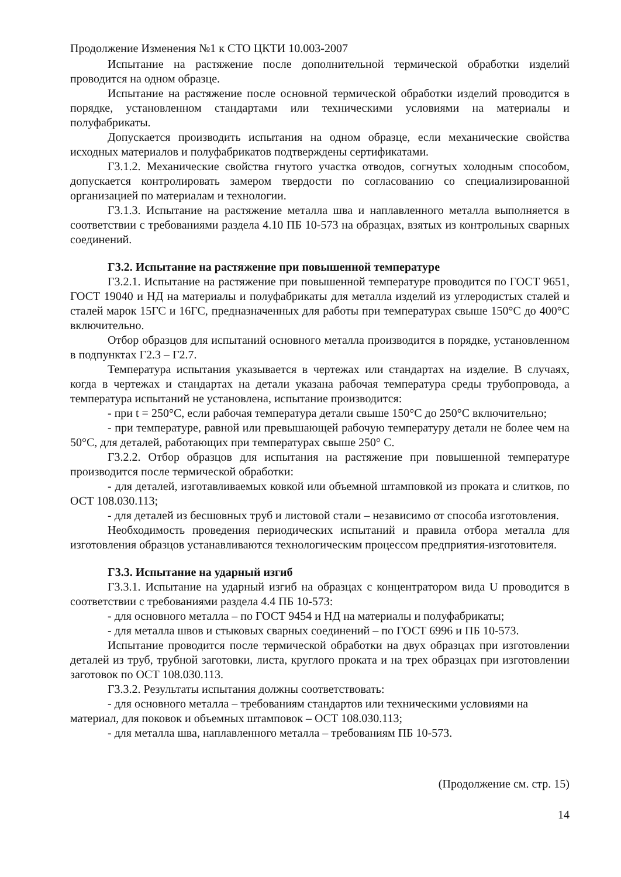Продолжение Изменения №1 к СТО ЦКТИ 10.003-2007
Испытание на растяжение после дополнительной термической обработки изделий проводится на одном образце.
Испытание на растяжение после основной термической обработки изделий проводится в порядке, установленном стандартами или техническими условиями на материалы и полуфабрикаты.
Допускается производить испытания на одном образце, если механические свойства исходных материалов и полуфабрикатов подтверждены сертификатами.
Г3.1.2. Механические свойства гнутого участка отводов, согнутых холодным способом, допускается контролировать замером твердости по согласованию со специализированной организацией по материалам и технологии.
Г3.1.3. Испытание на растяжение металла шва и наплавленного металла выполняется в соответствии с требованиями раздела 4.10 ПБ 10-573 на образцах, взятых из контрольных сварных соединений.
Г3.2. Испытание на растяжение при повышенной температуре
Г3.2.1. Испытание на растяжение при повышенной температуре проводится по ГОСТ 9651, ГОСТ 19040 и НД на материалы и полуфабрикаты для металла изделий из углеродистых сталей и сталей марок 15ГС и 16ГС, предназначенных для работы при температурах свыше 150°С до 400°С включительно.
Отбор образцов для испытаний основного металла производится в порядке, установленном в подпунктах Г2.3 – Г2.7.
Температура испытания указывается в чертежах или стандартах на изделие. В случаях, когда в чертежах и стандартах на детали указана рабочая температура среды трубопровода, а температура испытаний не установлена, испытание производится:
- при t = 250°С, если рабочая температура детали свыше 150°С до 250°С включительно;
- при температуре, равной или превышающей рабочую температуру детали не более чем на 50°С, для деталей, работающих при температурах свыше 250° С.
Г3.2.2. Отбор образцов для испытания на растяжение при повышенной температуре производится после термической обработки:
- для деталей, изготавливаемых ковкой или объемной штамповкой из проката и слитков, по ОСТ 108.030.113;
- для деталей из бесшовных труб и листовой стали – независимо от способа изготовления.
Необходимость проведения периодических испытаний и правила отбора металла для изготовления образцов устанавливаются технологическим процессом предприятия-изготовителя.
Г3.3. Испытание на ударный изгиб
Г3.3.1. Испытание на ударный изгиб на образцах с концентратором вида U проводится в соответствии с требованиями раздела 4.4 ПБ 10-573:
- для основного металла – по ГОСТ 9454 и НД на материалы и полуфабрикаты;
- для металла швов и стыковых сварных соединений – по ГОСТ 6996 и ПБ 10-573.
Испытание проводится после термической обработки на двух образцах при изготовлении деталей из труб, трубной заготовки, листа, круглого проката и на трех образцах при изготовлении заготовок по ОСТ 108.030.113.
Г3.3.2. Результаты испытания должны соответствовать:
- для основного металла – требованиям стандартов или техническими условиями на
материал, для поковок и объемных штамповок – ОСТ 108.030.113;
- для металла шва, наплавленного металла – требованиям ПБ 10-573.
(Продолжение см. стр. 15)
14